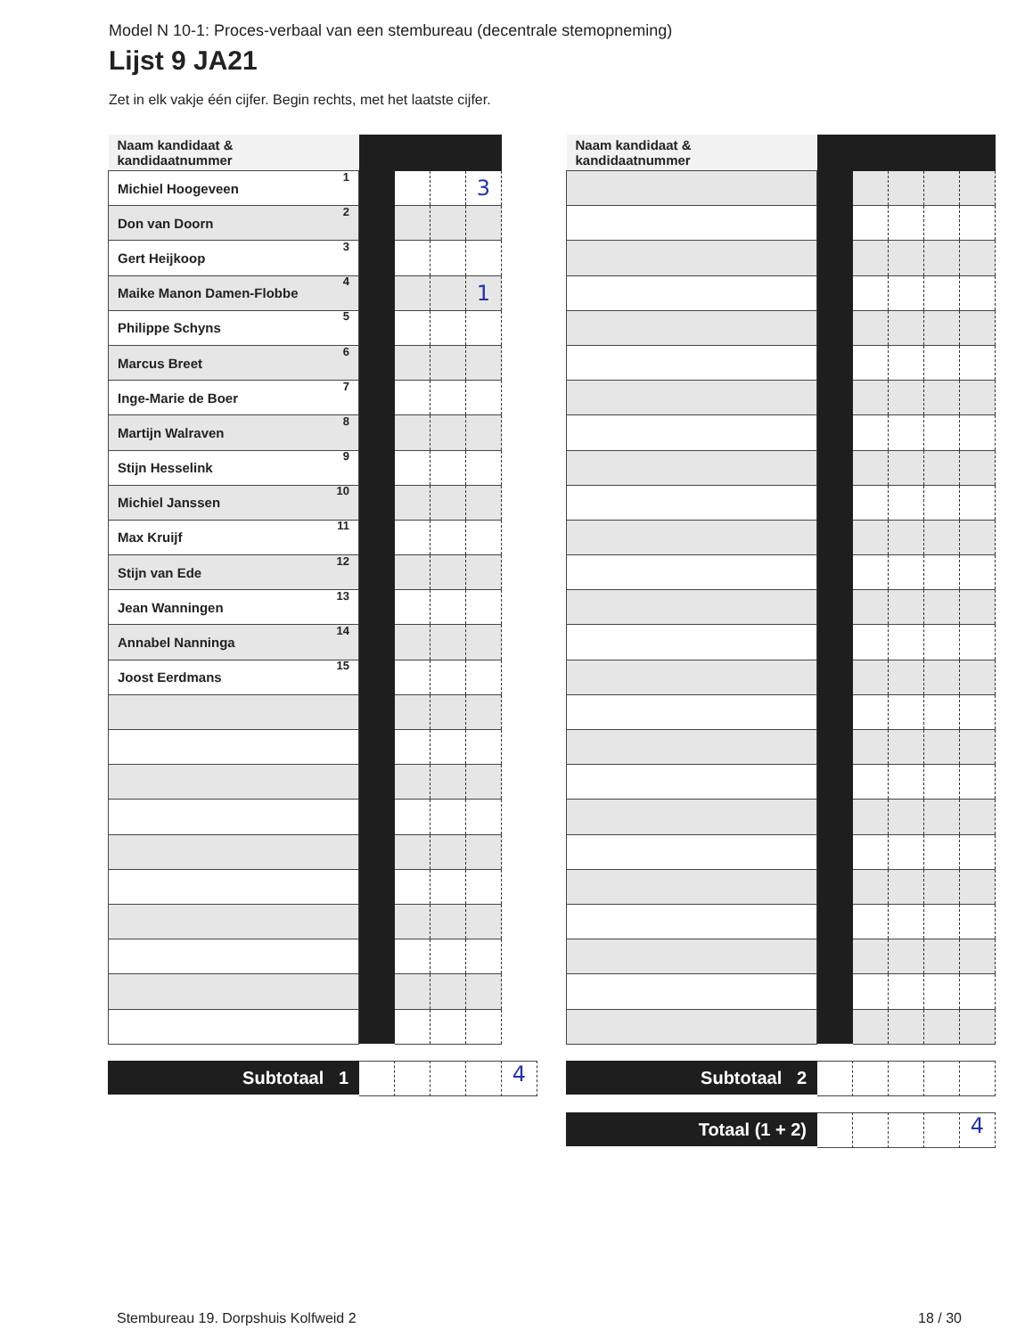Model N 10-1: Proces-verbaal van een stembureau (decentrale stemopneming)
Lijst 9 JA21
Zet in elk vakje één cijfer. Begin rechts, met het laatste cijfer.
| Naam kandidaat & kandidaatnummer | | | | |
| --- | --- | --- | --- | --- |
| Michiel Hoogeveen 1 | | | | 3 |
| Don van Doorn 2 | | | | |
| Gert Heijkoop 3 | | | | |
| Maike Manon Damen-Flobbe 4 | | | | 1 |
| Philippe Schyns 5 | | | | |
| Marcus Breet 6 | | | | |
| Inge-Marie de Boer 7 | | | | |
| Martijn Walraven 8 | | | | |
| Stijn Hesselink 9 | | | | |
| Michiel Janssen 10 | | | | |
| Max Kruijf 11 | | | | |
| Stijn van Ede 12 | | | | |
| Jean Wanningen 13 | | | | |
| Annabel Nanninga 14 | | | | |
| Joost Eerdmans 15 | | | | |
Subtotaal 1
4
| Naam kandidaat & kandidaatnummer | | | | | |
| --- | --- | --- | --- | --- | --- |
Subtotaal 2
Totaal (1 + 2)
4
Stembureau 19. Dorpshuis Kolfweid 2 18 / 30